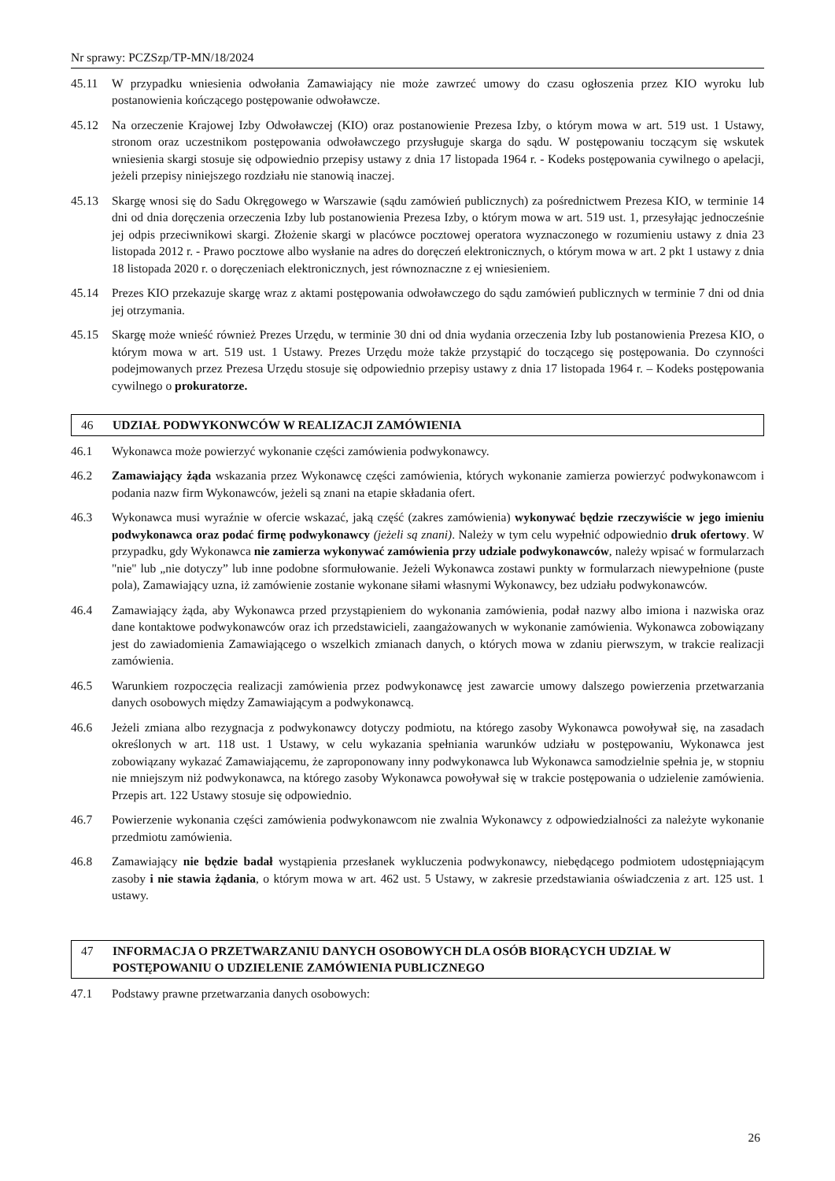Nr sprawy: PCZSzp/TP-MN/18/2024
45.11 W przypadku wniesienia odwołania Zamawiający nie może zawrzeć umowy do czasu ogłoszenia przez KIO wyroku lub postanowienia kończącego postępowanie odwoławcze.
45.12 Na orzeczenie Krajowej Izby Odwoławczej (KIO) oraz postanowienie Prezesa Izby, o którym mowa w art. 519 ust. 1 Ustawy, stronom oraz uczestnikom postępowania odwoławczego przysługuje skarga do sądu. W postępowaniu toczącym się wskutek wniesienia skargi stosuje się odpowiednio przepisy ustawy z dnia 17 listopada 1964 r. - Kodeks postępowania cywilnego o apelacji, jeżeli przepisy niniejszego rozdziału nie stanowią inaczej.
45.13 Skargę wnosi się do Sadu Okręgowego w Warszawie (sądu zamówień publicznych) za pośrednictwem Prezesa KIO, w terminie 14 dni od dnia doręczenia orzeczenia Izby lub postanowienia Prezesa Izby, o którym mowa w art. 519 ust. 1, przesyłając jednocześnie jej odpis przeciwnikowi skargi. Złożenie skargi w placówce pocztowej operatora wyznaczonego w rozumieniu ustawy z dnia 23 listopada 2012 r. - Prawo pocztowe albo wysłanie na adres do doręczeń elektronicznych, o którym mowa w art. 2 pkt 1 ustawy z dnia 18 listopada 2020 r. o doręczeniach elektronicznych, jest równoznaczne z ej wniesieniem.
45.14 Prezes KIO przekazuje skargę wraz z aktami postępowania odwoławczego do sądu zamówień publicznych w terminie 7 dni od dnia jej otrzymania.
45.15 Skargę może wnieść również Prezes Urzędu, w terminie 30 dni od dnia wydania orzeczenia Izby lub postanowienia Prezesa KIO, o którym mowa w art. 519 ust. 1 Ustawy. Prezes Urzędu może także przystąpić do toczącego się postępowania. Do czynności podejmowanych przez Prezesa Urzędu stosuje się odpowiednio przepisy ustawy z dnia 17 listopada 1964 r. – Kodeks postępowania cywilnego o prokuratorze.
46 UDZIAŁ PODWYKONWCÓW W REALIZACJI ZAMÓWIENIA
46.1 Wykonawca może powierzyć wykonanie części zamówienia podwykonawcy.
46.2 Zamawiający żąda wskazania przez Wykonawcę części zamówienia, których wykonanie zamierza powierzyć podwykonawcom i podania nazw firm Wykonawców, jeżeli są znani na etapie składania ofert.
46.3 Wykonawca musi wyraźnie w ofercie wskazać, jaką część (zakres zamówienia) wykonywać będzie rzeczywiście w jego imieniu podwykonawca oraz podać firmę podwykonawcy (jeżeli są znani). Należy w tym celu wypełnić odpowiednio druk ofertowy. W przypadku, gdy Wykonawca nie zamierza wykonywać zamówienia przy udziale podwykonawców, należy wpisać w formularzach "nie" lub „nie dotyczy” lub inne podobne sformułowanie. Jeżeli Wykonawca zostawi punkty w formularzach niewypełnione (puste pola), Zamawiający uzna, iż zamówienie zostanie wykonane siłami własnymi Wykonawcy, bez udziału podwykonawców.
46.4 Zamawiający żąda, aby Wykonawca przed przystąpieniem do wykonania zamówienia, podał nazwy albo imiona i nazwiska oraz dane kontaktowe podwykonawców oraz ich przedstawicieli, zaangażowanych w wykonanie zamówienia. Wykonawca zobowiązany jest do zawiadomienia Zamawiającego o wszelkich zmianach danych, o których mowa w zdaniu pierwszym, w trakcie realizacji zamówienia.
46.5 Warunkiem rozpoczęcia realizacji zamówienia przez podwykonawcę jest zawarcie umowy dalszego powierzenia przetwarzania danych osobowych między Zamawiającym a podwykonawcą.
46.6 Jeżeli zmiana albo rezygnacja z podwykonawcy dotyczy podmiotu, na którego zasoby Wykonawca powoływał się, na zasadach określonych w art. 118 ust. 1 Ustawy, w celu wykazania spełniania warunków udziału w postępowaniu, Wykonawca jest zobowiązany wykazać Zamawiającemu, że zaproponowany inny podwykonawca lub Wykonawca samodzielnie spełnia je, w stopniu nie mniejszym niż podwykonawca, na którego zasoby Wykonawca powoływał się w trakcie postępowania o udzielenie zamówienia. Przepis art. 122 Ustawy stosuje się odpowiednio.
46.7 Powierzenie wykonania części zamówienia podwykonawcom nie zwalnia Wykonawcy z odpowiedzialności za należyte wykonanie przedmiotu zamówienia.
46.8 Zamawiający nie będzie badał wystąpienia przesłanek wykluczenia podwykonawcy, niebędącego podmiotem udostępniającym zasoby i nie stawia żądania, o którym mowa w art. 462 ust. 5 Ustawy, w zakresie przedstawiania oświadczenia z art. 125 ust. 1 ustawy.
47 INFORMACJA O PRZETWARZANIU DANYCH OSOBOWYCH DLA OSÓB BIORĄCYCH UDZIAŁ W POSTĘPOWANIU O UDZIELENIE ZAMÓWIENIA PUBLICZNEGO
47.1 Podstawy prawne przetwarzania danych osobowych:
26